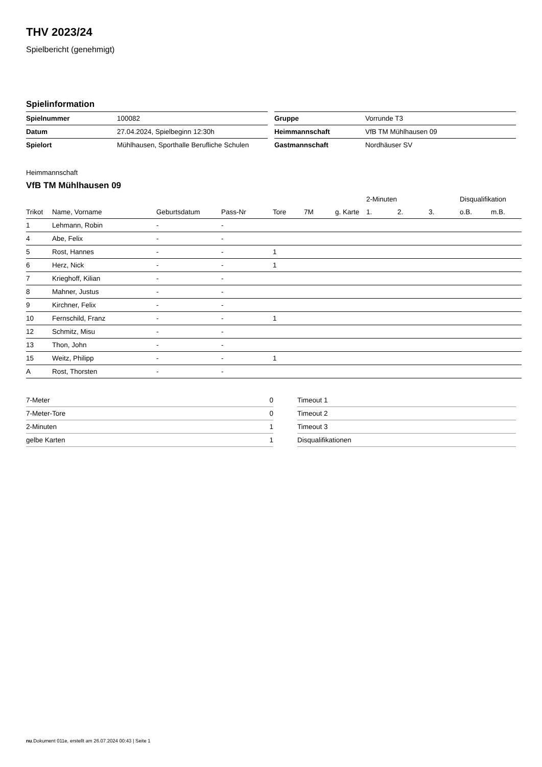THV 2023/24
Spielbericht (genehmigt)
Spielinformation
| Spielnummer | 100082 |
| Datum | 27.04.2024, Spielbeginn 12:30h |
| Spielort | Mühlhausen, Sporthalle Berufliche Schulen |
| Gruppe | Vorrunde T3 |
| Heimmannschaft | VfB TM Mühlhausen 09 |
| Gastmannschaft | Nordhäuser SV |
Heimmannschaft
VfB TM Mühlhausen 09
| | | | | | | | 2-Minuten | | | Disqualifikation | |
| --- | --- | --- | --- | --- | --- | --- | --- | --- | --- | --- | --- |
| Trikot | Name, Vorname | Geburtsdatum | Pass-Nr | Tore | 7M | g. Karte | 1. | 2. | 3. | o.B. | m.B. |
| 1 | Lehmann, Robin | - | - | | | | | | | | |
| 4 | Abe, Felix | - | - | | | | | | | | |
| 5 | Rost, Hannes | - | - | 1 | | | | | | | |
| 6 | Herz, Nick | - | - | 1 | | | | | | | |
| 7 | Krieghoff, Kilian | - | - | | | | | | | | |
| 8 | Mahner, Justus | - | - | | | | | | | | |
| 9 | Kirchner, Felix | - | - | | | | | | | | |
| 10 | Fernschild, Franz | - | - | 1 | | | | | | | |
| 12 | Schmitz, Misu | - | - | | | | | | | | |
| 13 | Thon, John | - | - | | | | | | | | |
| 15 | Weitz, Philipp | - | - | 1 | | | | | | | |
| A | Rost, Thorsten | - | - | | | | | | | | |
| 7-Meter | 0 |
| 7-Meter-Tore | 0 |
| 2-Minuten | 1 |
| gelbe Karten | 1 |
| Timeout 1 |
| Timeout 2 |
| Timeout 3 |
| Disqualifikationen |
nu.Dokument 011e, erstellt am 26.07.2024 00:43 | Seite 1